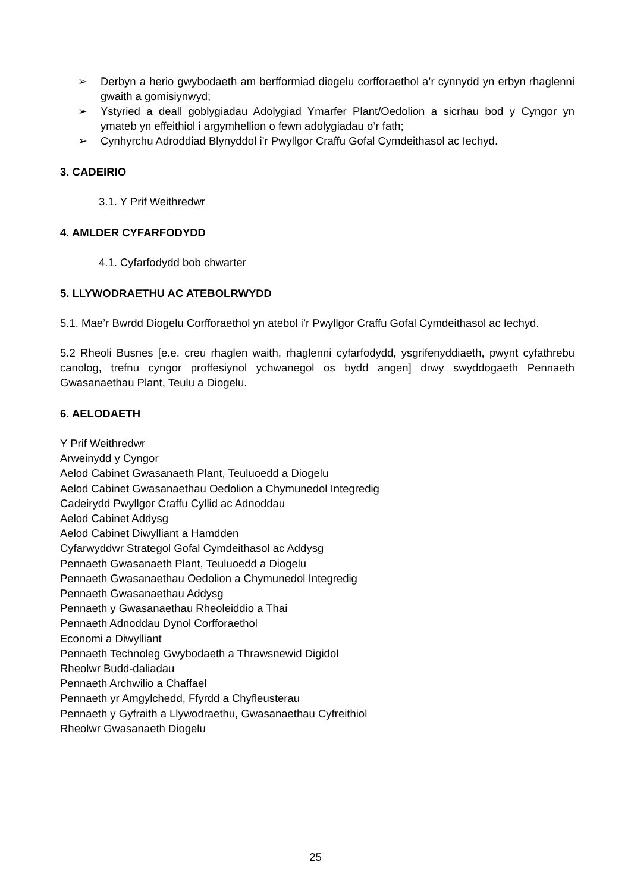➢ Derbyn a herio gwybodaeth am berfformiad diogelu corfforaethol a’r cynnydd yn erbyn rhaglenni gwaith a gomisiynwyd;
➢ Ystyried a deall goblygiadau Adolygiad Ymarfer Plant/Oedolion a sicrhau bod y Cyngor yn ymateb yn effeithiol i argymhellion o fewn adolygiadau o’r fath;
➢ Cynhyrchu Adroddiad Blynyddol i’r Pwyllgor Craffu Gofal Cymdeithasol ac Iechyd.
3. CADEIRIO
3.1. Y Prif Weithredwr
4. AMLDER CYFARFODYDD
4.1. Cyfarfodydd bob chwarter
5. LLYWODRAETHU AC ATEBOLRWYDD
5.1. Mae’r Bwrdd Diogelu Corfforaethol yn atebol i’r Pwyllgor Craffu Gofal Cymdeithasol ac Iechyd.
5.2 Rheoli Busnes [e.e. creu rhaglen waith, rhaglenni cyfarfodydd, ysgrifenyddiaeth, pwynt cyfathrebu canolog, trefnu cyngor proffesiynol ychwanegol os bydd angen] drwy swyddogaeth Pennaeth Gwasanaethau Plant, Teulu a Diogelu.
6. AELODAETH
Y Prif Weithredwr
Arweinydd y Cyngor
Aelod Cabinet Gwasanaeth Plant, Teuluoedd a Diogelu
Aelod Cabinet Gwasanaethau Oedolion a Chymunedol Integredig
Cadeirydd Pwyllgor Craffu Cyllid ac Adnoddau
Aelod Cabinet Addysg
Aelod Cabinet Diwylliant a Hamdden
Cyfarwyddwr Strategol Gofal Cymdeithasol ac Addysg
Pennaeth Gwasanaeth Plant, Teuluoedd a Diogelu
Pennaeth Gwasanaethau Oedolion a Chymunedol Integredig
Pennaeth Gwasanaethau Addysg
Pennaeth y Gwasanaethau Rheoleiddio a Thai
Pennaeth Adnoddau Dynol Corfforaethol
Economi a Diwylliant
Pennaeth Technoleg Gwybodaeth a Thrawsnewid Digidol
Rheolwr Budd-daliadau
Pennaeth Archwilio a Chaffael
Pennaeth yr Amgylchedd, Ffyrdd a Chyfleusterau
Pennaeth y Gyfraith a Llywodraethu, Gwasanaethau Cyfreithiol
Rheolwr Gwasanaeth Diogelu
25